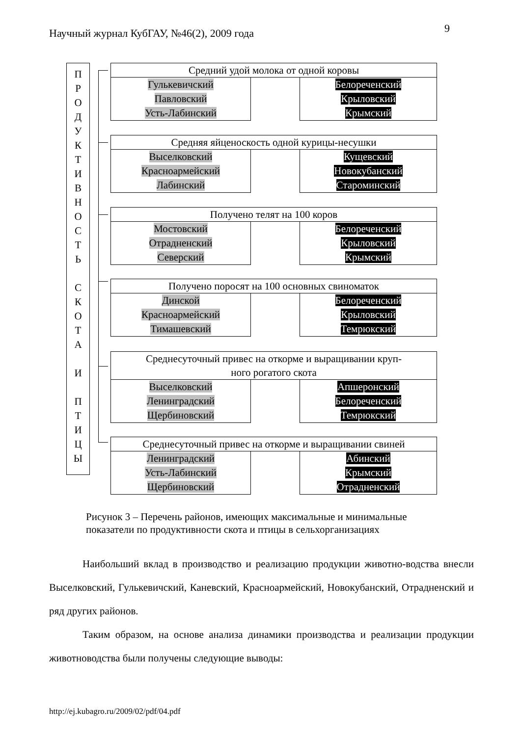Научный журнал КубГАУ, №46(2), 2009 года
9
П
Р
О
Д
У
К
Т
И
В
Н
О
С
Т
Ь
С
К
О
Т
А
И
П
Т
И
Ц
Ы
Средний удой молока от одной коровы
Гулькевичский
Павловский
Усть-Лабинский
Белореченский
Крыловский
Крымский
Средняя яйценоскость одной курицы-несушки
Выселковский
Красноармейский
Лабинский
Кущевский
Новокубанский
Староминский
Получено телят на 100 коров
Мостовский
Отрадненский
Северский
Белореченский
Крыловский
Крымский
Получено поросят на 100 основных свиноматок
Динской
Красноармейский
Тимашевский
Белореченский
Крыловский
Темрюкский
Среднесуточный привес на откорме и выращивании круп-
ного рогатого скота
Выселковский
Ленинградский
Щербиновский
Апшеронский
Белореченский
Темрюкский
Среднесуточный привес на откорме и выращивании свиней
Ленинградский
Усть-Лабинский
Щербиновский
Абинский
Крымский
Отрадненский
Рисунок 3 – Перечень районов, имеющих максимальные и минимальные
показатели по продуктивности скота и птицы в сельхорганизациях
Наибольший вклад в производство и реализацию продукции животно-водства внесли Выселковский, Гулькевичский, Каневский, Красноармейский, Новокубанский, Отрадненский и ряд других районов.
Таким образом, на основе анализа динамики производства и реализации продукции животноводства были получены следующие выводы:
http://ej.kubagro.ru/2009/02/pdf/04.pdf